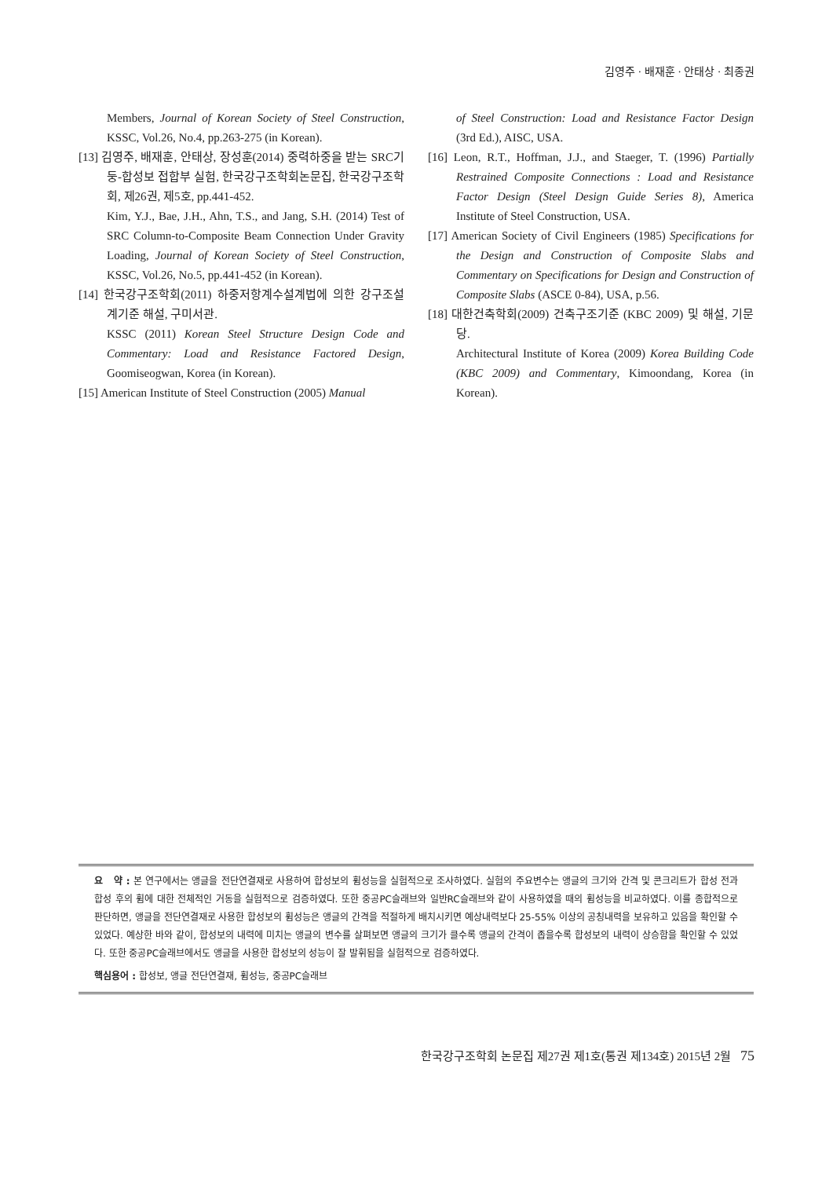김영주 · 배재훈 · 안태상 · 최종권
Members, Journal of Korean Society of Steel Construction, KSSC, Vol.26, No.4, pp.263-275 (in Korean).
[13] 김영주, 배재훈, 안태상, 장성훈(2014) 중력하중을 받는 SRC기둥-합성보 접합부 실험, 한국강구조학회논문집, 한국강구조학회, 제26권, 제5호, pp.441-452.
Kim, Y.J., Bae, J.H., Ahn, T.S., and Jang, S.H. (2014) Test of SRC Column-to-Composite Beam Connection Under Gravity Loading, Journal of Korean Society of Steel Construction, KSSC, Vol.26, No.5, pp.441-452 (in Korean).
[14] 한국강구조학회(2011) 하중저항계수설계법에 의한 강구조설계기준 해설, 구미서관.
KSSC (2011) Korean Steel Structure Design Code and Commentary: Load and Resistance Factored Design, Goomiseogwan, Korea (in Korean).
[15] American Institute of Steel Construction (2005) Manual
of Steel Construction: Load and Resistance Factor Design (3rd Ed.), AISC, USA.
[16] Leon, R.T., Hoffman, J.J., and Staeger, T. (1996) Partially Restrained Composite Connections : Load and Resistance Factor Design (Steel Design Guide Series 8), America Institute of Steel Construction, USA.
[17] American Society of Civil Engineers (1985) Specifications for the Design and Construction of Composite Slabs and Commentary on Specifications for Design and Construction of Composite Slabs (ASCE 0-84), USA, p.56.
[18] 대한건축학회(2009) 건축구조기준 (KBC 2009) 및 해설, 기문당.
Architectural Institute of Korea (2009) Korea Building Code (KBC 2009) and Commentary, Kimoondang, Korea (in Korean).
요 약 : 본 연구에서는 앵글을 전단연결재로 사용하여 합성보의 휨성능을 실험적으로 조사하였다. 실험의 주요변수는 앵글의 크기와 간격 및 콘크리트가 합성 전과 합성 후의 휨에 대한 전체적인 거동을 실험적으로 검증하였다. 또한 중공PC슬래브와 일반RC슬래브와 같이 사용하였을 때의 휨성능을 비교하였다. 이를 종합적으로 판단하면, 앵글을 전단연결재로 사용한 합성보의 휨성능은 앵글의 간격을 적절하게 배치시키면 예상내력보다 25-55% 이상의 공칭내력을 보유하고 있음을 확인할 수 있었다. 예상한 바와 같이, 합성보의 내력에 미치는 앵글의 변수를 살펴보면 앵글의 크기가 클수록 앵글의 간격이 좁을수록 합성보의 내력이 상승함을 확인할 수 있었다. 또한 중공PC슬래브에서도 앵글을 사용한 합성보의 성능이 잘 발휘됨을 실험적으로 검증하였다.
핵심용어 : 합성보, 앵글 전단연결재, 휨성능, 중공PC슬래브
한국강구조학회 논문집 제27권 제1호(통권 제134호) 2015년 2월 75